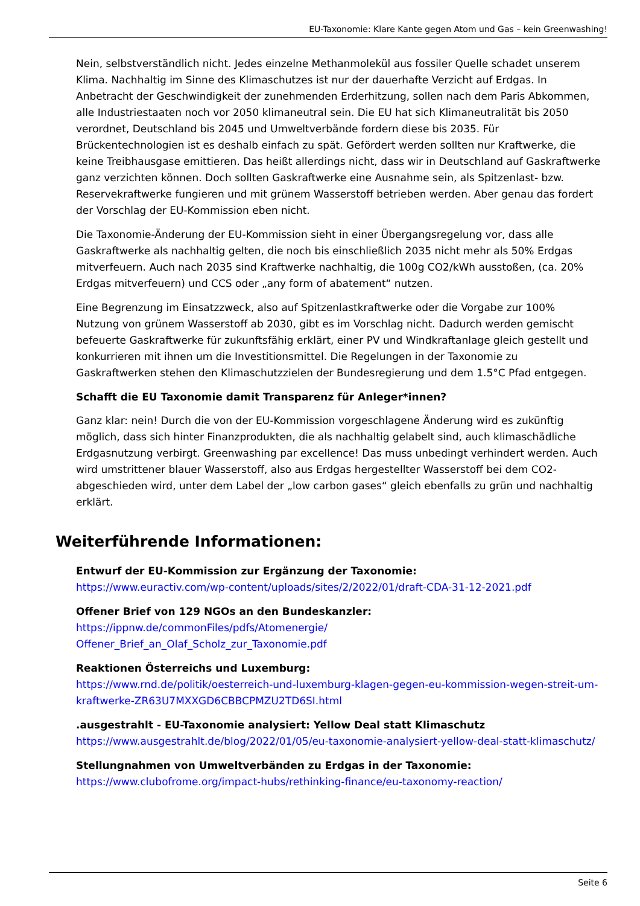EU-Taxonomie: Klare Kante gegen Atom und Gas – kein Greenwashing!
Nein, selbstverständlich nicht. Jedes einzelne Methanmolekül aus fossiler Quelle schadet unserem Klima. Nachhaltig im Sinne des Klimaschutzes ist nur der dauerhafte Verzicht auf Erdgas. In Anbetracht der Geschwindigkeit der zunehmenden Erderhitzung, sollen nach dem Paris Abkommen, alle Industriestaaten noch vor 2050 klimaneutral sein. Die EU hat sich Klimaneutralität bis 2050 verordnet, Deutschland bis 2045 und Umweltverbände fordern diese bis 2035. Für Brückentechnologien ist es deshalb einfach zu spät. Gefördert werden sollten nur Kraftwerke, die keine Treibhausgase emittieren. Das heißt allerdings nicht, dass wir in Deutschland auf Gaskraftwerke ganz verzichten können. Doch sollten Gaskraftwerke eine Ausnahme sein, als Spitzenlast- bzw. Reservekraftwerke fungieren und mit grünem Wasserstoff betrieben werden. Aber genau das fordert der Vorschlag der EU-Kommission eben nicht.
Die Taxonomie-Änderung der EU-Kommission sieht in einer Übergangsregelung vor, dass alle Gaskraftwerke als nachhaltig gelten, die noch bis einschließlich 2035 nicht mehr als 50% Erdgas mitverfeuern. Auch nach 2035 sind Kraftwerke nachhaltig, die 100g CO2/kWh ausstoßen, (ca. 20% Erdgas mitverfeuern) und CCS oder „any form of abatement“ nutzen.
Eine Begrenzung im Einsatzzweck, also auf Spitzenlastkraftwerke oder die Vorgabe zur 100% Nutzung von grünem Wasserstoff ab 2030, gibt es im Vorschlag nicht. Dadurch werden gemischt befeuerte Gaskraftwerke für zukunftsfähig erklärt, einer PV und Windkraftanlage gleich gestellt und konkurrieren mit ihnen um die Investitionsmittel. Die Regelungen in der Taxonomie zu Gaskraftwerken stehen den Klimaschutzzielen der Bundesregierung und dem 1.5°C Pfad entgegen.
Schafft die EU Taxonomie damit Transparenz für Anleger*innen?
Ganz klar: nein! Durch die von der EU-Kommission vorgeschlagene Änderung wird es zukünftig möglich, dass sich hinter Finanzprodukten, die als nachhaltig gelabelt sind, auch klimaschädliche Erdgasnutzung verbirgt. Greenwashing par excellence! Das muss unbedingt verhindert werden. Auch wird umstrittener blauer Wasserstoff, also aus Erdgas hergestellter Wasserstoff bei dem CO2-abgeschieden wird, unter dem Label der „low carbon gases“ gleich ebenfalls zu grün und nachhaltig erklärt.
Weiterführende Informationen:
Entwurf der EU-Kommission zur Ergänzung der Taxonomie:
https://www.euractiv.com/wp-content/uploads/sites/2/2022/01/draft-CDA-31-12-2021.pdf
Offener Brief von 129 NGOs an den Bundeskanzler:
https://ippnw.de/commonFiles/pdfs/Atomenergie/
Offener_Brief_an_Olaf_Scholz_zur_Taxonomie.pdf
Reaktionen Österreichs und Luxemburg:
https://www.rnd.de/politik/oesterreich-und-luxemburg-klagen-gegen-eu-kommission-wegen-streit-um-kraftwerke-ZR63U7MXXGD6CBBCPMZU2TD6SI.html
.ausgestrahlt - EU-Taxonomie analysiert: Yellow Deal statt Klimaschutz
https://www.ausgestrahlt.de/blog/2022/01/05/eu-taxonomie-analysiert-yellow-deal-statt-klimaschutz/
Stellungnahmen von Umweltverbänden zu Erdgas in der Taxonomie:
https://www.clubofrome.org/impact-hubs/rethinking-finance/eu-taxonomy-reaction/
Seite 6